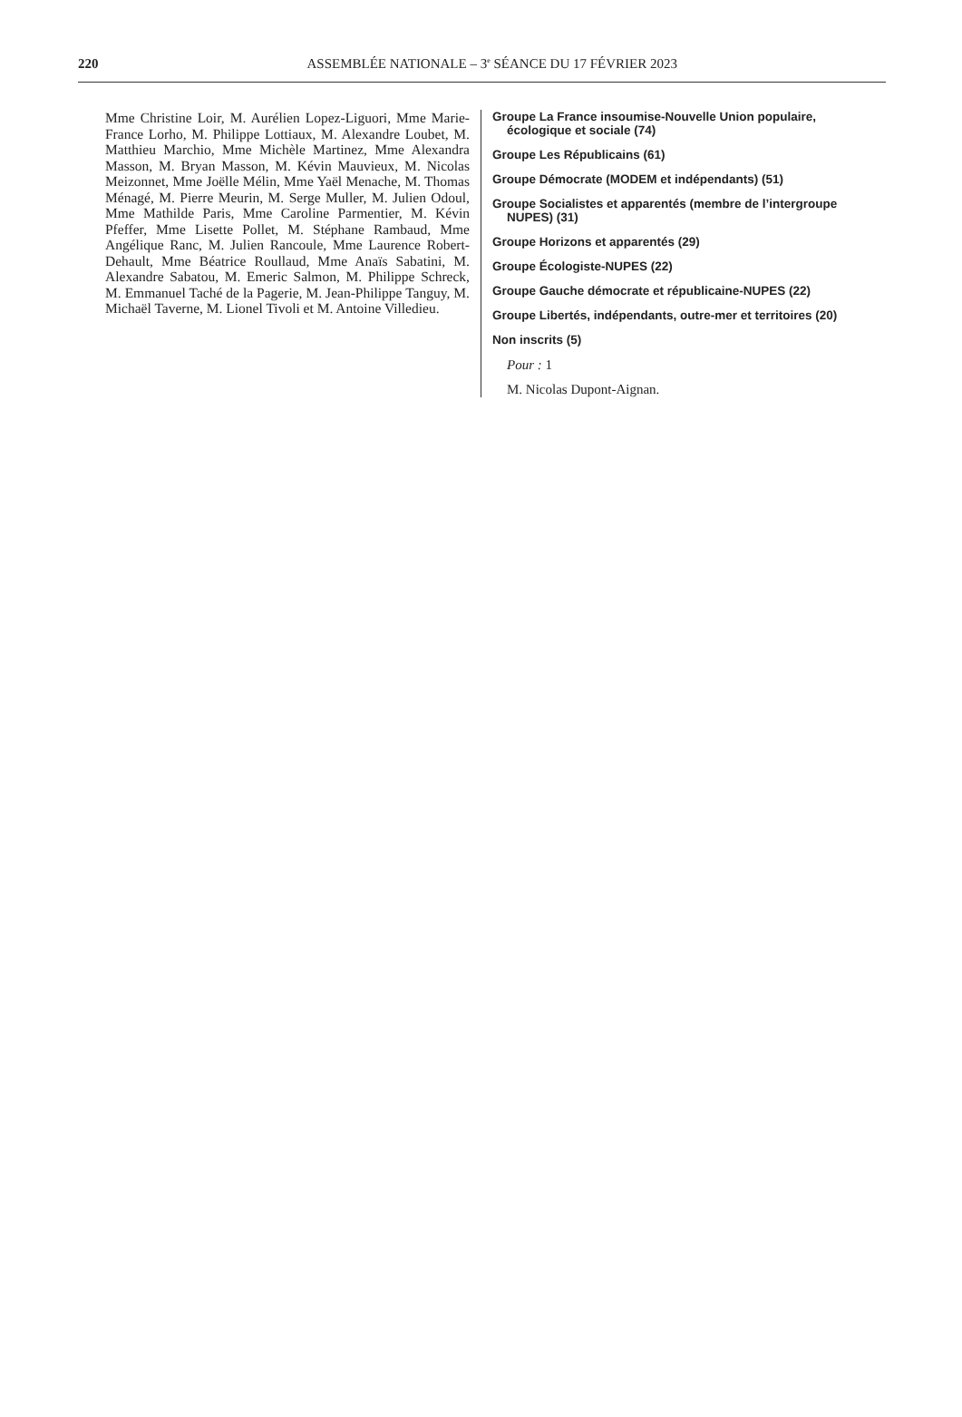220
ASSEMBLÉE NATIONALE – 3<sup>e</sup> SÉANCE DU 17 FÉVRIER 2023
Mme Christine Loir, M. Aurélien Lopez-Liguori, Mme Marie-France Lorho, M. Philippe Lottiaux, M. Alexandre Loubet, M. Matthieu Marchio, Mme Michèle Martinez, Mme Alexandra Masson, M. Bryan Masson, M. Kévin Mauvieux, M. Nicolas Meizonnet, Mme Joëlle Mélin, Mme Yaël Menache, M. Thomas Ménagé, M. Pierre Meurin, M. Serge Muller, M. Julien Odoul, Mme Mathilde Paris, Mme Caroline Parmentier, M. Kévin Pfeffer, Mme Lisette Pollet, M. Stéphane Rambaud, Mme Angélique Ranc, M. Julien Rancoule, Mme Laurence Robert-Dehault, Mme Béatrice Roullaud, Mme Anaïs Sabatini, M. Alexandre Sabatou, M. Emeric Salmon, M. Philippe Schreck, M. Emmanuel Taché de la Pagerie, M. Jean-Philippe Tanguy, M. Michaël Taverne, M. Lionel Tivoli et M. Antoine Villedieu.
Groupe La France insoumise-Nouvelle Union populaire, écologique et sociale (74)
Groupe Les Républicains (61)
Groupe Démocrate (MODEM et indépendants) (51)
Groupe Socialistes et apparentés (membre de l’intergroupe NUPES) (31)
Groupe Horizons et apparentés (29)
Groupe Écologiste-NUPES (22)
Groupe Gauche démocrate et républicaine-NUPES (22)
Groupe Libertés, indépendants, outre-mer et territoires (20)
Non inscrits (5)
Pour : 1
M. Nicolas Dupont-Aignan.